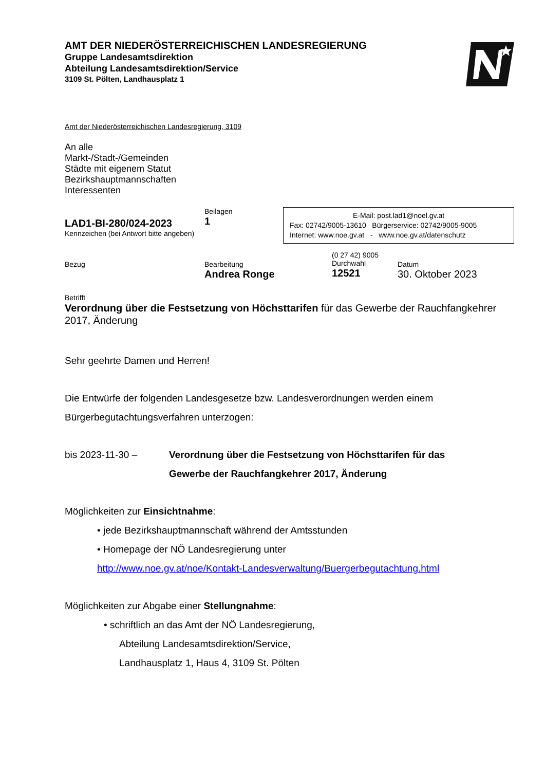AMT DER NIEDERÖSTERREICHISCHEN LANDESREGIERUNG
Gruppe Landesamtsdirektion
Abteilung Landesamtsdirektion/Service
3109 St. Pölten, Landhausplatz 1
Amt der Niederösterreichischen Landesregierung, 3109
An alle
Markt-/Stadt-/Gemeinden
Städte mit eigenem Statut
Bezirkshauptmannschaften
Interessenten
LAD1-BI-280/024-2023
Kennzeichen (bei Antwort bitte angeben)
Beilagen
1
E-Mail: post.lad1@noel.gv.at
Fax: 02742/9005-13610 Bürgerservice: 02742/9005-9005
Internet: www.noe.gv.at - www.noe.gv.at/datenschutz
Bezug Bearbeitung
Andrea Ronge
(0 27 42) 9005
Durchwahl
12521
Datum
30. Oktober 2023
Betrifft
Verordnung über die Festsetzung von Höchsttarifen für das Gewerbe der Rauchfangkehrer 2017, Änderung
Sehr geehrte Damen und Herren!
Die Entwürfe der folgenden Landesgesetze bzw. Landesverordnungen werden einem Bürgerbegutachtungsverfahren unterzogen:
bis 2023-11-30 – Verordnung über die Festsetzung von Höchsttarifen für das Gewerbe der Rauchfangkehrer 2017, Änderung
Möglichkeiten zur Einsichtnahme:
• jede Bezirkshauptmannschaft während der Amtsstunden
• Homepage der NÖ Landesregierung unter
http://www.noe.gv.at/noe/Kontakt-Landesverwaltung/Buergerbegutachtung.html
Möglichkeiten zur Abgabe einer Stellungnahme:
• schriftlich an das Amt der NÖ Landesregierung,
Abteilung Landesamtsdirektion/Service,
Landhausplatz 1, Haus 4, 3109 St. Pölten